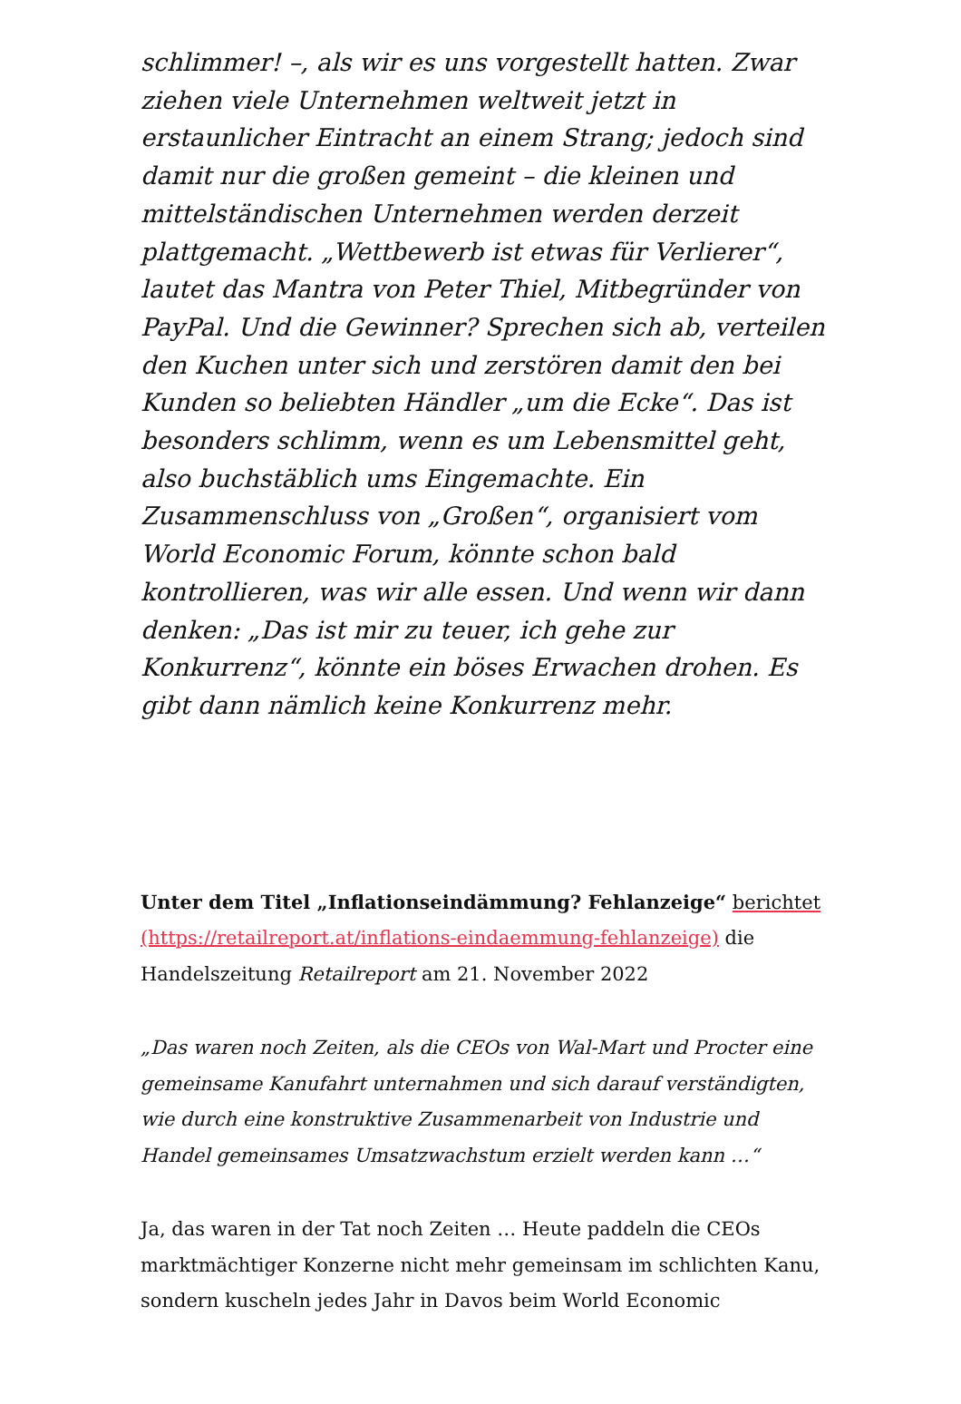schlimmer! –, als wir es uns vorgestellt hatten. Zwar ziehen viele Unternehmen weltweit jetzt in erstaunlicher Eintracht an einem Strang; jedoch sind damit nur die großen gemeint – die kleinen und mittelständischen Unternehmen werden derzeit plattgemacht. „Wettbewerb ist etwas für Verlierer“, lautet das Mantra von Peter Thiel, Mitbegründer von PayPal. Und die Gewinner? Sprechen sich ab, verteilen den Kuchen unter sich und zerstören damit den bei Kunden so beliebten Händler „um die Ecke“. Das ist besonders schlimm, wenn es um Lebensmittel geht, also buchstäblich ums Eingemachte. Ein Zusammenschluss von „Großen“, organisiert vom World Economic Forum, könnte schon bald kontrollieren, was wir alle essen. Und wenn wir dann denken: „Das ist mir zu teuer, ich gehe zur Konkurrenz“, könnte ein böses Erwachen drohen. Es gibt dann nämlich keine Konkurrenz mehr.
Unter dem Titel „Inflationseindämmung? Fehlanzeige“ berichtet (https://retailreport.at/inflations-eindaemmung-fehlanzeige) die Handelszeitung Retailreport am 21. November 2022
„Das waren noch Zeiten, als die CEOs von Wal-Mart und Procter eine gemeinsame Kanufahrt unternahmen und sich darauf verständigten, wie durch eine konstruktive Zusammenarbeit von Industrie und Handel gemeinsames Umsatzwachstum erzielt werden kann …“
Ja, das waren in der Tat noch Zeiten … Heute paddeln die CEOs marktmächtiger Konzerne nicht mehr gemeinsam im schlichten Kanu, sondern kuscheln jedes Jahr in Davos beim World Economic